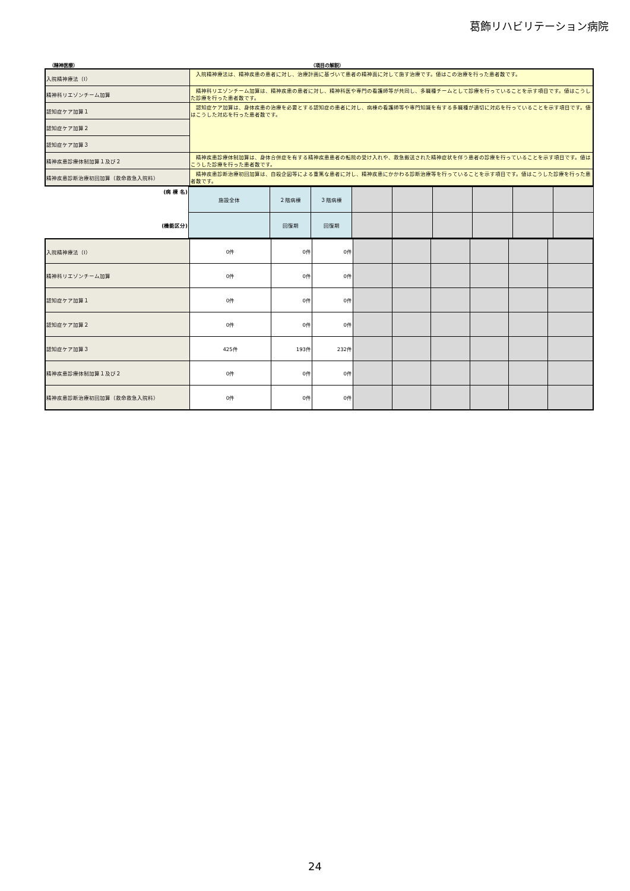葛飾リハビリテーション病院
（精神医療） （項目の解説）
| 入院精神療法（Ⅰ） | 入院精神療法は、精神疾患の患者に対し、治療計画に基づいて患者の精神面に対して施す治療です。値はこの治療を行った患者数です。 |
| 精神科リエゾンチーム加算 | 精神科リエゾンチーム加算は、精神疾患の患者に対し、精神科医や専門の看護師等が共同し、多職種チームとして診療を行っていることを示す項目です。値はこうした診療を行った患者数です。 |
| 認知症ケア加算１ | 認知症ケア加算は、身体疾患の治療を必要とする認知症の患者に対し、病棟の看護師等や専門知識を有する多職種が適切に対応を行っていることを示す項目です。値はこうした対応を行った患者数です。 |
| 認知症ケア加算２ | |
| 認知症ケア加算３ | |
| 精神疾患診療体制加算１及び２ | 精神疾患診療体制加算は、身体合併症を有する精神疾患患者の転院の受け入れや、救急搬送された精神症状を伴う患者の診療を行っていることを示す項目です。値はこうした診療を行った患者数です。 |
| 精神疾患診断治療初回加算（救命救急入院料） | 精神疾患診断治療初回加算は、自殺企図等による重篤な患者に対し、精神疾患にかかわる診断治療等を行っていることを示す項目です。値はこうした診療を行った患者数です。 |
| (病 棟 名) | 施設全体 | ２階病棟 | ３階病棟 | | | | | | |
| (機能区分) | | 回復期 | 回復期 | | | | | | |
| 入院精神療法（Ⅰ） | 0件 | 0件 | 0件 | | | | | | |
| 精神科リエゾンチーム加算 | 0件 | 0件 | 0件 | | | | | | |
| 認知症ケア加算１ | 0件 | 0件 | 0件 | | | | | | |
| 認知症ケア加算２ | 0件 | 0件 | 0件 | | | | | | |
| 認知症ケア加算３ | 425件 | 193件 | 232件 | | | | | | |
| 精神疾患診療体制加算１及び２ | 0件 | 0件 | 0件 | | | | | | |
| 精神疾患診断治療初回加算（救命救急入院料） | 0件 | 0件 | 0件 | | | | | | |
24